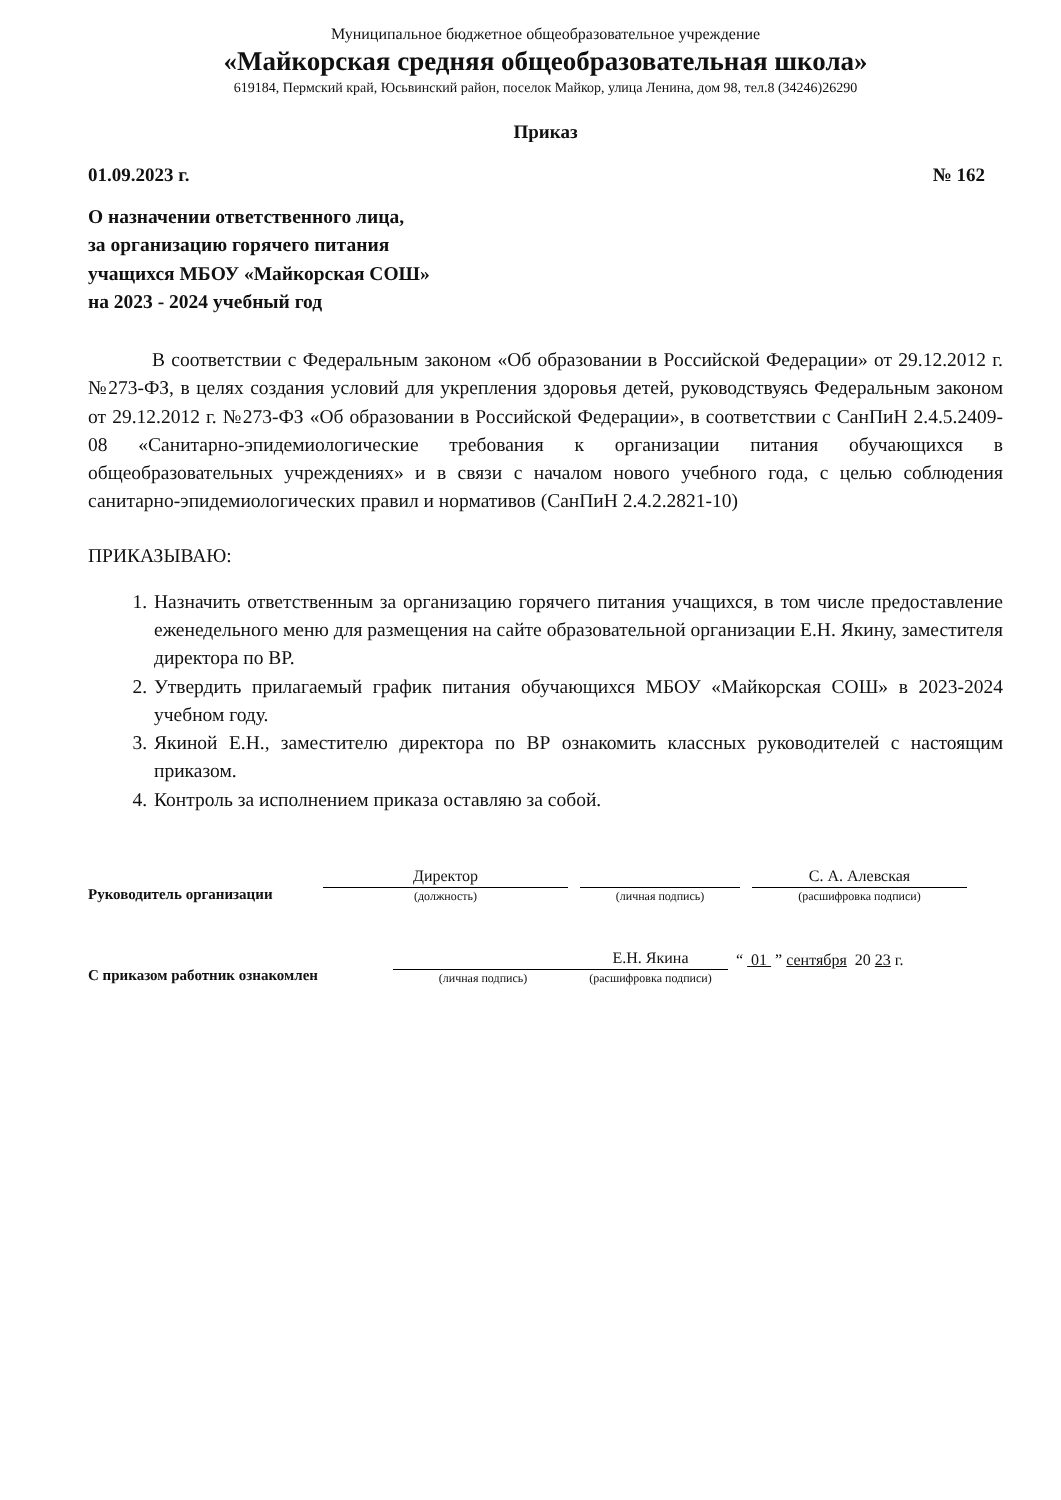Муниципальное бюджетное общеобразовательное учреждение
«Майкорская средняя общеобразовательная школа»
619184, Пермский край, Юсьвинский район, поселок Майкор, улица Ленина, дом 98, тел.8 (34246)26290
Приказ
01.09.2023 г. № 162
О назначении ответственного лица,
за организацию горячего питания
учащихся МБОУ «Майкорская СОШ»
на 2023 - 2024 учебный год
В соответствии с Федеральным законом «Об образовании в Российской Федерации» от 29.12.2012 г. №273-ФЗ, в целях создания условий для укрепления здоровья детей, руководствуясь Федеральным законом от 29.12.2012 г. №273-ФЗ «Об образовании в Российской Федерации», в соответствии с СанПиН 2.4.5.2409-08 «Санитарно-эпидемиологические требования к организации питания обучающихся в общеобразовательных учреждениях» и в связи с началом нового учебного года, с целью соблюдения санитарно-эпидемиологических правил и нормативов (СанПиН 2.4.2.2821-10)
ПРИКАЗЫВАЮ:
1. Назначить ответственным за организацию горячего питания учащихся, в том числе предоставление еженедельного меню для размещения на сайте образовательной организации Е.Н. Якину, заместителя директора по ВР.
2. Утвердить прилагаемый график питания обучающихся МБОУ «Майкорская СОШ» в 2023-2024 учебном году.
3. Якиной Е.Н., заместителю директора по ВР ознакомить классных руководителей с настоящим приказом.
4. Контроль за исполнением приказа оставляю за собой.
Руководитель организации
Директор
(должность)
(личная подпись)
С. А. Алевская
(расшифровка подписи)
С приказом работник ознакомлен
(личная подпись)
Е.Н. Якина
(расшифровка подписи)
“ 01 ” сентября 20 23 г.